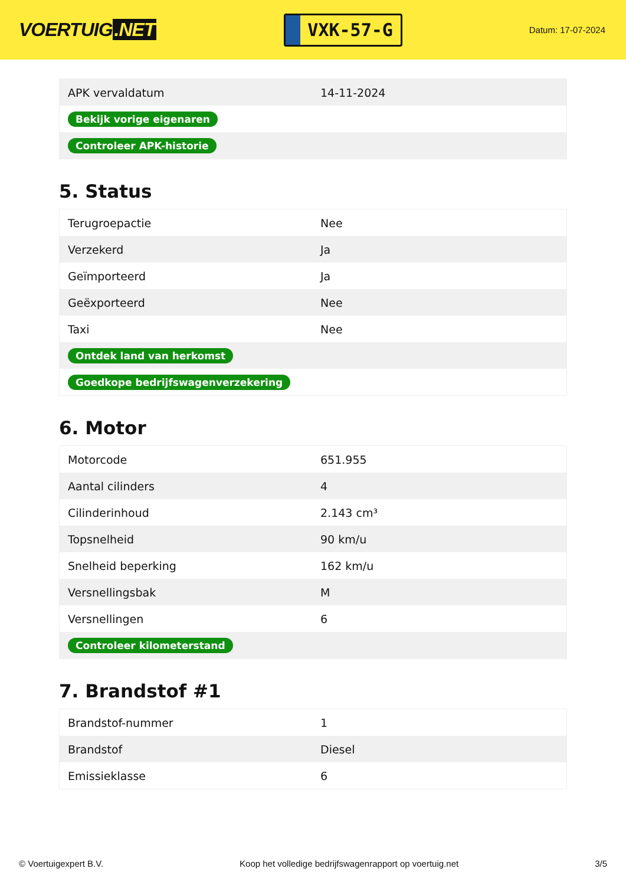VOERTUIG.NET
VXK-57-G
Datum: 17-07-2024
| APK vervaldatum | 14-11-2024 |
| Bekijk vorige eigenaren | |
| Controleer APK-historie | |
5. Status
| Terugroepactie | Nee |
| Verzekerd | Ja |
| Geïmporteerd | Ja |
| Geëxporteerd | Nee |
| Taxi | Nee |
| Ontdek land van herkomst | |
| Goedkope bedrijfswagenverzekering | |
6. Motor
| Motorcode | 651.955 |
| Aantal cilinders | 4 |
| Cilinderinhoud | 2.143 cm³ |
| Topsnelheid | 90 km/u |
| Snelheid beperking | 162 km/u |
| Versnellingsbak | M |
| Versnellingen | 6 |
| Controleer kilometerstand | |
7. Brandstof #1
| Brandstof-nummer | 1 |
| Brandstof | Diesel |
| Emissieklasse | 6 |
© Voertuigexpert B.V. Koop het volledige bedrijfswagenrapport op voertuig.net 3/5